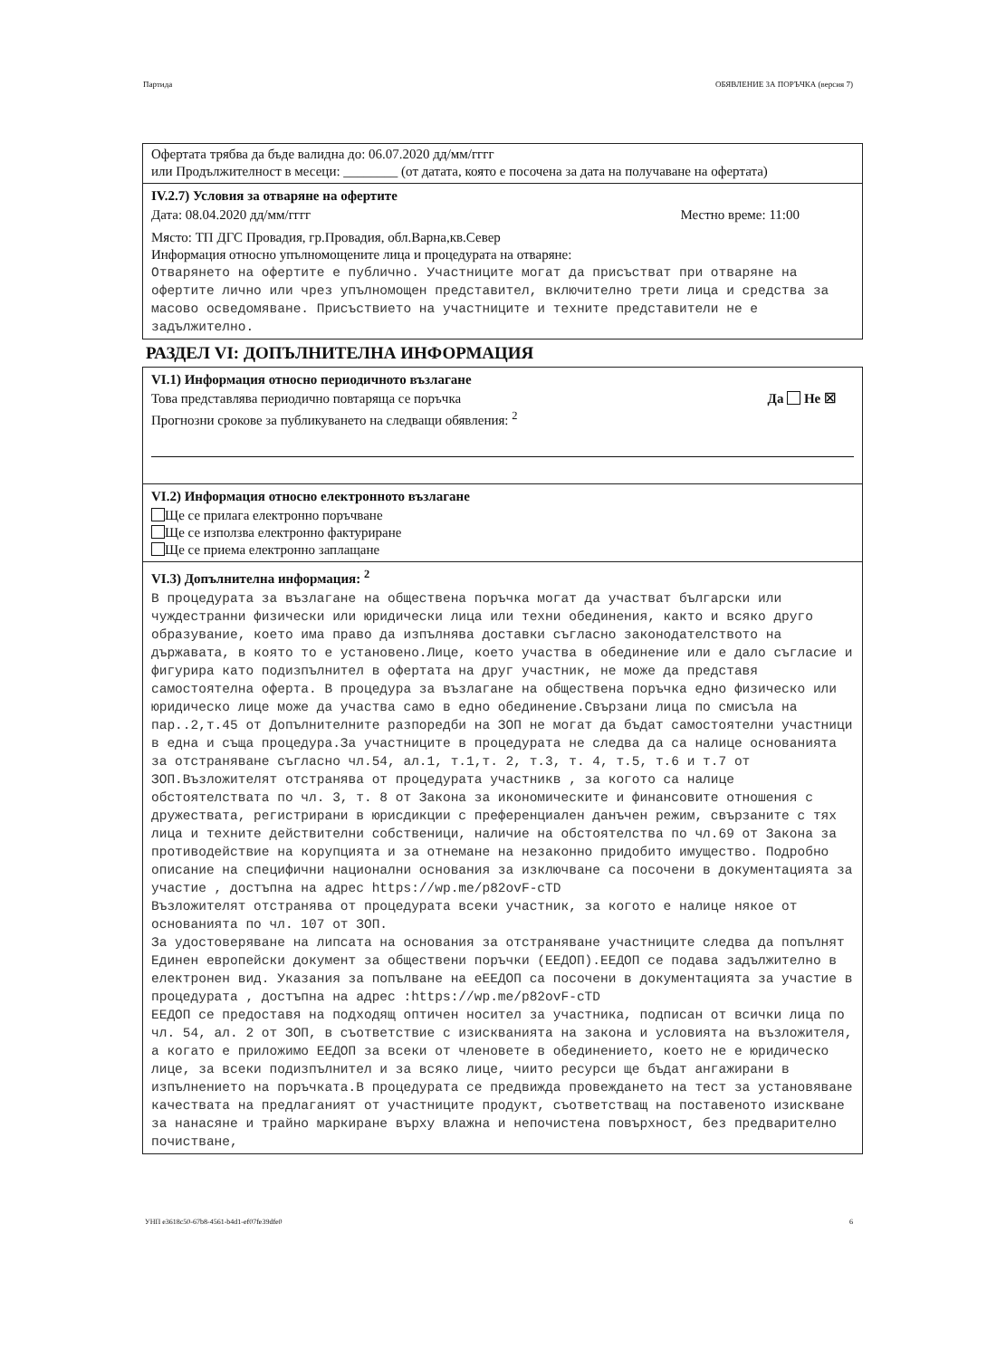Партида ОБЯВЛЕНИЕ ЗА ПОРЪЧКА (версия 7)
Офертата трябва да бъде валидна до: 06.07.2020 дд/мм/гггг
или Продължителност в месеци: ________ (от датата, която е посочена за дата на получаване на офертата)
IV.2.7) Условия за отваряне на офертите
Дата: 08.04.2020 дд/мм/гггг Местно време: 11:00
Място: ТП ДГС Провадия, гр.Провадия, обл.Варна,кв.Север
Информация относно упълномощените лица и процедурата на отваряне:
Отварянето на офертите е публично. Участниците могат да присъстват при отваряне на офертите лично или чрез упълномощен представител, включително трети лица и средства за масово осведомяване. Присъствието на участниците и техните представители не е задължително.
РАЗДЕЛ VI: ДОПЪЛНИТЕЛНА ИНФОРМАЦИЯ
VI.1) Информация относно периодичното възлагане
Това представлява периодично повтаряща се поръчка Да Не ☒
Прогнозни срокове за публикуването на следващи обявления: <sup>2</sup>
VI.2) Информация относно електронното възлагане
Ще се прилага електронно поръчване
Ще се използва електронно фактуриране
Ще се приема електронно заплащане
VI.3) Допълнителна информация: <sup>2</sup>
В процедурата за възлагане на обществена поръчка могат да участват български или чуждестранни физически или юридически лица или техни обединения, както и всяко друго образувание, което има право да изпълнява доставки съгласно законодателството на държавата, в която то е установено.Лице, което участва в обединение или е дало съгласие и фигурира като подизпълнител в офертата на друг участник, не може да представя самостоятелна оферта. В процедура за възлагане на обществена поръчка едно физическо или юридическо лице може да участва само в едно обединение.Свързани лица по смисъла на пар..2,т.45 от Допълнителните разпоредби на ЗОП не могат да бъдат самостоятелни участници в една и съща процедура.За участниците в процедурата не следва да са налице основанията за отстраняване съгласно чл.54, ал.1, т.1,т. 2, т.3, т. 4, т.5, т.6 и т.7 от ЗОП.Възложителят отстранява от процедурата участникв , за когото са налице обстоятелствата по чл. 3, т. 8 от Закона за икономическите и финансовите отношения с дружествата, регистрирани в юрисдикции с преференциален данъчен режим, свързаните с тях лица и техните действителни собственици, наличие на обстоятелства по чл.69 от Закона за противодействие на корупцията и за отнемане на незаконно придобито имущество. Подробно описание на специфични национални основания за изключване са посочени в документацията за участие , достъпна на адрес https://wp.me/p82ovF-cTD
Възложителят отстранява от процедурата всеки участник, за когото е налице някое от основанията по чл. 107 от ЗОП.
За удостоверяване на липсата на основания за отстраняване участниците следва да попълнят Единен европейски документ за обществени поръчки (ЕЕДОП).ЕЕДОП се подава задължително в електронен вид. Указания за попълване на еЕЕДОП са посочени в документацията за участие в процедурата , достъпна на адрес :https://wp.me/p82ovF-cTD
ЕЕДОП се предоставя на подходящ оптичен носител за участника, подписан от всички лица по чл. 54, ал. 2 от ЗОП, в съответствие с изискванията на закона и условията на възложителя, а когато е приложимо ЕЕДОП за всеки от членовете в обединението, което не е юридическо лице, за всеки подизпълнител и за всяко лице, чиито ресурси ще бъдат ангажирани в изпълнението на поръчката.В процедурата се предвижда провеждането на тест за установяване качествата на предлаганият от участниците продукт, съответстващ на поставеното изискване за нанасяне и трайно маркиране върху влажна и непочистена повърхност, без предварително почистване,
УНП e3618c50-67b8-4561-b4d1-ef07fe39dfe0 6